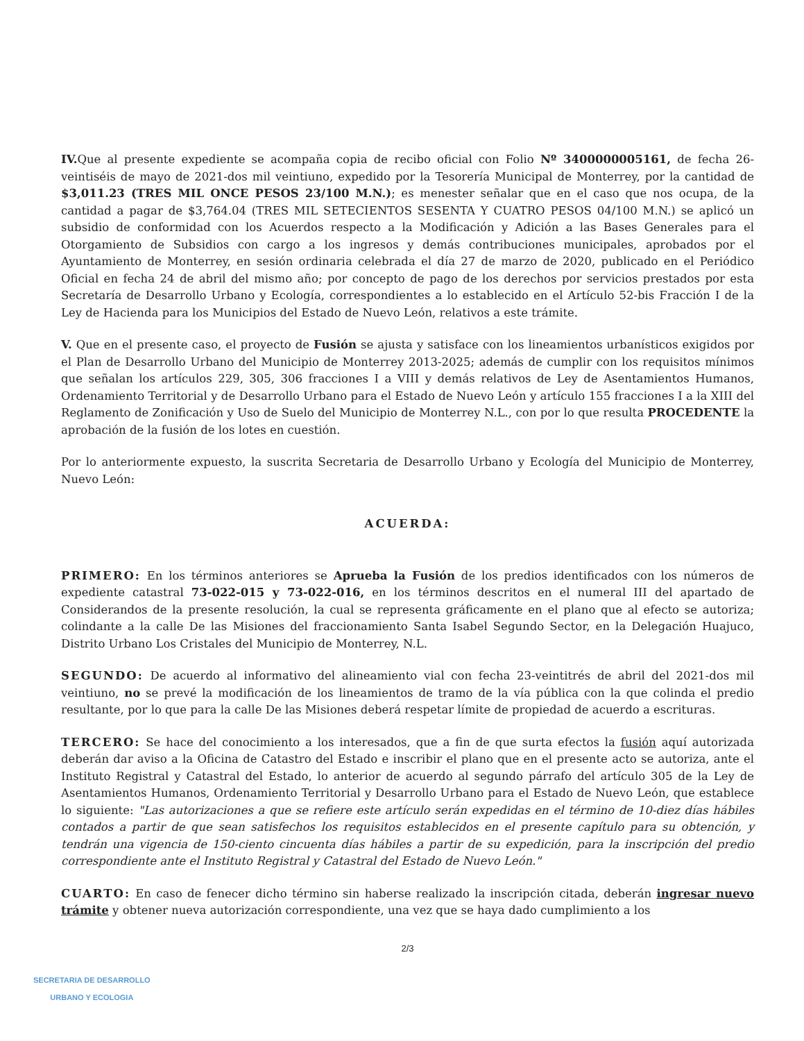IV. Que al presente expediente se acompaña copia de recibo oficial con Folio Nº 3400000005161, de fecha 26-veintiséis de mayo de 2021-dos mil veintiuno, expedido por la Tesorería Municipal de Monterrey, por la cantidad de $3,011.23 (TRES MIL ONCE PESOS 23/100 M.N.); es menester señalar que en el caso que nos ocupa, de la cantidad a pagar de $3,764.04 (TRES MIL SETECIENTOS SESENTA Y CUATRO PESOS 04/100 M.N.) se aplicó un subsidio de conformidad con los Acuerdos respecto a la Modificación y Adición a las Bases Generales para el Otorgamiento de Subsidios con cargo a los ingresos y demás contribuciones municipales, aprobados por el Ayuntamiento de Monterrey, en sesión ordinaria celebrada el día 27 de marzo de 2020, publicado en el Periódico Oficial en fecha 24 de abril del mismo año; por concepto de pago de los derechos por servicios prestados por esta Secretaría de Desarrollo Urbano y Ecología, correspondientes a lo establecido en el Artículo 52-bis Fracción I de la Ley de Hacienda para los Municipios del Estado de Nuevo León, relativos a este trámite.
V. Que en el presente caso, el proyecto de Fusión se ajusta y satisface con los lineamientos urbanísticos exigidos por el Plan de Desarrollo Urbano del Municipio de Monterrey 2013-2025; además de cumplir con los requisitos mínimos que señalan los artículos 229, 305, 306 fracciones I a VIII y demás relativos de Ley de Asentamientos Humanos, Ordenamiento Territorial y de Desarrollo Urbano para el Estado de Nuevo León y artículo 155 fracciones I a la XIII del Reglamento de Zonificación y Uso de Suelo del Municipio de Monterrey N.L., con por lo que resulta PROCEDENTE la aprobación de la fusión de los lotes en cuestión.
Por lo anteriormente expuesto, la suscrita Secretaria de Desarrollo Urbano y Ecología del Municipio de Monterrey, Nuevo León:
ACUERDA:
PRIMERO: En los términos anteriores se Aprueba la Fusión de los predios identificados con los números de expediente catastral 73-022-015 y 73-022-016, en los términos descritos en el numeral III del apartado de Considerandos de la presente resolución, la cual se representa gráficamente en el plano que al efecto se autoriza; colindante a la calle De las Misiones del fraccionamiento Santa Isabel Segundo Sector, en la Delegación Huajuco, Distrito Urbano Los Cristales del Municipio de Monterrey, N.L.
SEGUNDO: De acuerdo al informativo del alineamiento vial con fecha 23-veintitrés de abril del 2021-dos mil veintiuno, no se prevé la modificación de los lineamientos de tramo de la vía pública con la que colinda el predio resultante, por lo que para la calle De las Misiones deberá respetar límite de propiedad de acuerdo a escrituras.
TERCERO: Se hace del conocimiento a los interesados, que a fin de que surta efectos la fusión aquí autorizada deberán dar aviso a la Oficina de Catastro del Estado e inscribir el plano que en el presente acto se autoriza, ante el Instituto Registral y Catastral del Estado, lo anterior de acuerdo al segundo párrafo del artículo 305 de la Ley de Asentamientos Humanos, Ordenamiento Territorial y Desarrollo Urbano para el Estado de Nuevo León, que establece lo siguiente: "Las autorizaciones a que se refiere este artículo serán expedidas en el término de 10-diez días hábiles contados a partir de que sean satisfechos los requisitos establecidos en el presente capítulo para su obtención, y tendrán una vigencia de 150-ciento cincuenta días hábiles a partir de su expedición, para la inscripción del predio correspondiente ante el Instituto Registral y Catastral del Estado de Nuevo León."
CUARTO: En caso de fenecer dicho término sin haberse realizado la inscripción citada, deberán ingresar nuevo trámite y obtener nueva autorización correspondiente, una vez que se haya dado cumplimiento a los
2/3
SECRETARIA DE DESARROLLO
URBANO Y ECOLOGIA